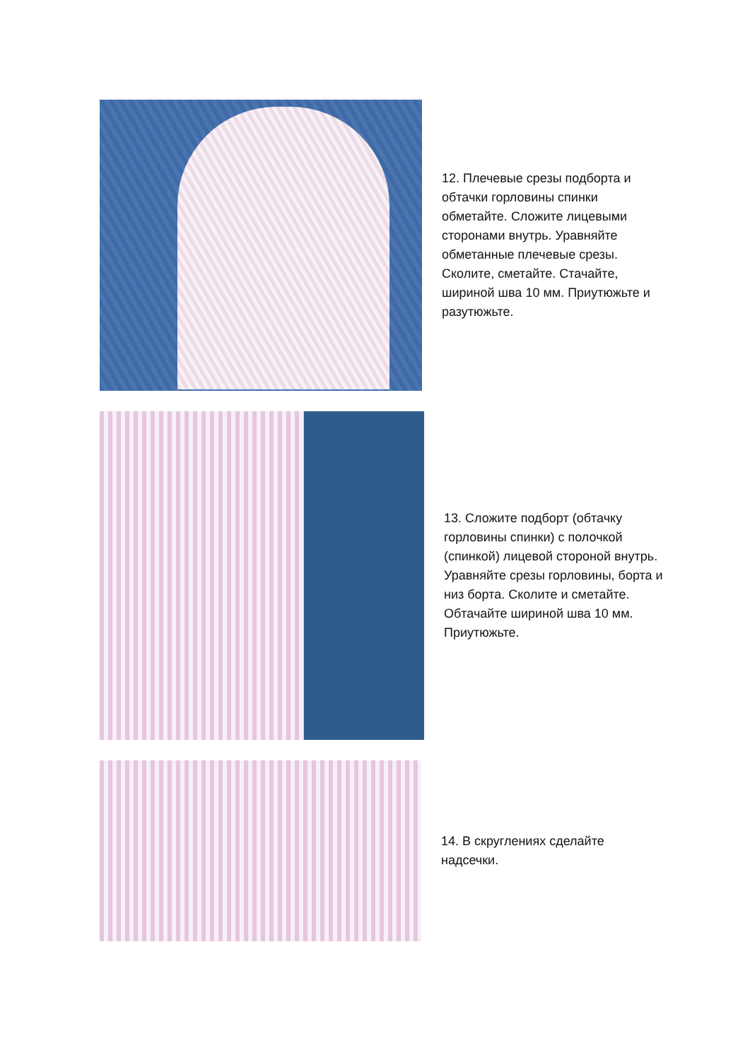12. Плечевые срезы подборта и обтачки горловины спинки обметайте. Сложите лицевыми сторонами внутрь. Уравняйте обметанные плечевые срезы. Сколите, сметайте. Стачайте, шириной шва 10 мм. Приутюжьте и разутюжьте.
13. Сложите подборт (обтачку горловины спинки) с полочкой (спинкой) лицевой стороной внутрь. Уравняйте срезы горловины, борта и низ борта. Сколите и сметайте. Обтачайте шириной шва 10 мм. Приутюжьте.
14. В скруглениях сделайте надсечки.